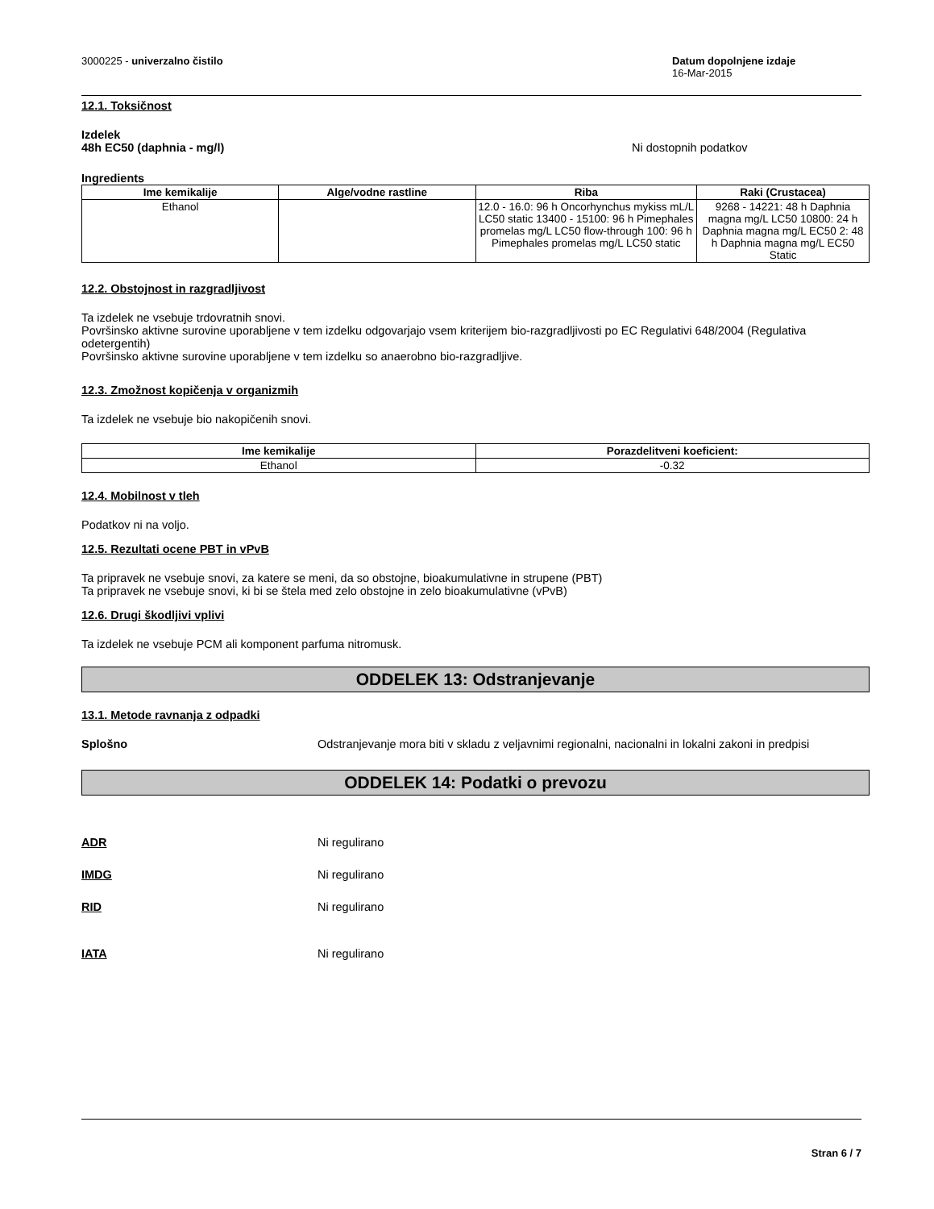3000225 - univerzalno čistilo Datum dopolnjene izdaje
16-Mar-2015
12.1. Toksičnost
Izdelek
48h EC50 (daphnia - mg/l) Ni dostopnih podatkov
Ingredients
| Ime kemikalije | Alge/vodne rastline | Riba | Raki (Crustacea) |
| --- | --- | --- | --- |
| Ethanol | | 12.0 - 16.0: 96 h Oncorhynchus mykiss mL/L LC50 static 13400 - 15100: 96 h Pimephales promelas mg/L LC50 flow-through 100: 96 h Pimephales promelas mg/L LC50 static | 9268 - 14221: 48 h Daphnia magna mg/L LC50 10800: 24 h Daphnia magna mg/L EC50 2: 48 h Daphnia magna mg/L EC50 Static |
12.2. Obstojnost in razgradljivost
Ta izdelek ne vsebuje trdovratnih snovi.
Površinsko aktivne surovine uporabljene v tem izdelku odgovarjajo vsem kriterijem bio-razgradljivosti po EC Regulativi 648/2004 (Regulativa odetergentih)
Površinsko aktivne surovine uporabljene v tem izdelku so anaerobno bio-razgradljive.
12.3. Zmožnost kopičenja v organizmih
Ta izdelek ne vsebuje bio nakopičenih snovi.
| Ime kemikalije | Porazdelitveni koeficient: |
| --- | --- |
| Ethanol | -0.32 |
12.4. Mobilnost v tleh
Podatkov ni na voljo.
12.5. Rezultati ocene PBT in vPvB
Ta pripravek ne vsebuje snovi, za katere se meni, da so obstojne, bioakumulativne in strupene (PBT)
Ta pripravek ne vsebuje snovi, ki bi se štela med zelo obstojne in zelo bioakumulativne (vPvB)
12.6. Drugi škodljivi vplivi
Ta izdelek ne vsebuje PCM ali komponent parfuma nitromusk.
ODDELEK 13: Odstranjevanje
13.1. Metode ravnanja z odpadki
Splošno Odstranjevanje mora biti v skladu z veljavnimi regionalni, nacionalni in lokalni zakoni in predpisi
ODDELEK 14: Podatki o prevozu
ADR Ni regulirano
IMDG Ni regulirano
RID Ni regulirano
IATA Ni regulirano
Stran 6 / 7